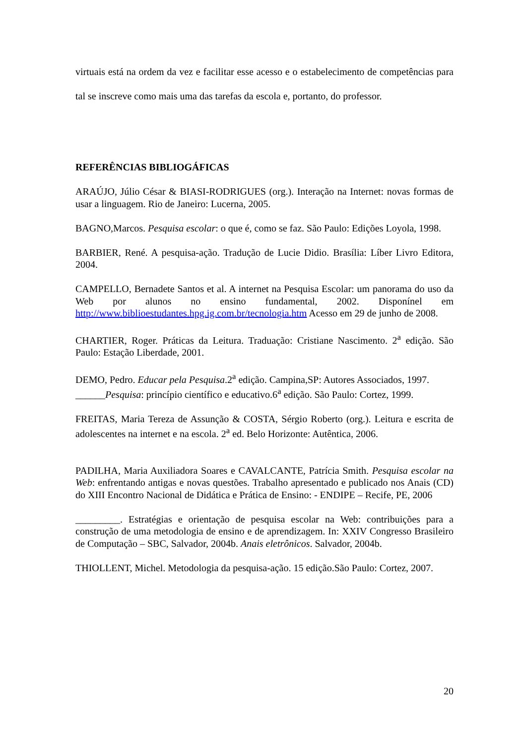virtuais está na ordem da vez e facilitar esse acesso e o estabelecimento de competências para tal se inscreve como mais uma das tarefas da escola e, portanto, do professor.
REFERÊNCIAS BIBLIOGÁFICAS
ARAÚJO, Júlio César & BIASI-RODRIGUES (org.). Interação na Internet: novas formas de usar a linguagem. Rio de Janeiro: Lucerna, 2005.
BAGNO,Marcos. Pesquisa escolar: o que é, como se faz. São Paulo: Edições Loyola, 1998.
BARBIER, René. A pesquisa-ação. Tradução de Lucie Didio. Brasília: Líber Livro Editora, 2004.
CAMPELLO, Bernadete Santos et al. A internet na Pesquisa Escolar: um panorama do uso da Web por alunos no ensino fundamental, 2002. Disponínel em http://www.biblioestudantes.hpg.ig.com.br/tecnologia.htm Acesso em 29 de junho de 2008.
CHARTIER, Roger. Práticas da Leitura. Traduação: Cristiane Nascimento. 2<sup>a</sup> edição. São Paulo: Estação Liberdade, 2001.
DEMO, Pedro. Educar pela Pesquisa.2<sup>a</sup> edição. Campina,SP: Autores Associados, 1997.
______Pesquisa: princípio científico e educativo.6<sup>a</sup> edição. São Paulo: Cortez, 1999.
FREITAS, Maria Tereza de Assunção & COSTA, Sérgio Roberto (org.). Leitura e escrita de adolescentes na internet e na escola. 2<sup>a</sup> ed. Belo Horizonte: Autêntica, 2006.
PADILHA, Maria Auxiliadora Soares e CAVALCANTE, Patrícia Smith. Pesquisa escolar na Web: enfrentando antigas e novas questões. Trabalho apresentado e publicado nos Anais (CD) do XIII Encontro Nacional de Didática e Prática de Ensino: - ENDIPE – Recife, PE, 2006
_________. Estratégias e orientação de pesquisa escolar na Web: contribuições para a construção de uma metodologia de ensino e de aprendizagem. In: XXIV Congresso Brasileiro de Computação – SBC, Salvador, 2004b. Anais eletrônicos. Salvador, 2004b.
THIOLLENT, Michel. Metodologia da pesquisa-ação. 15 edição.São Paulo: Cortez, 2007.
20